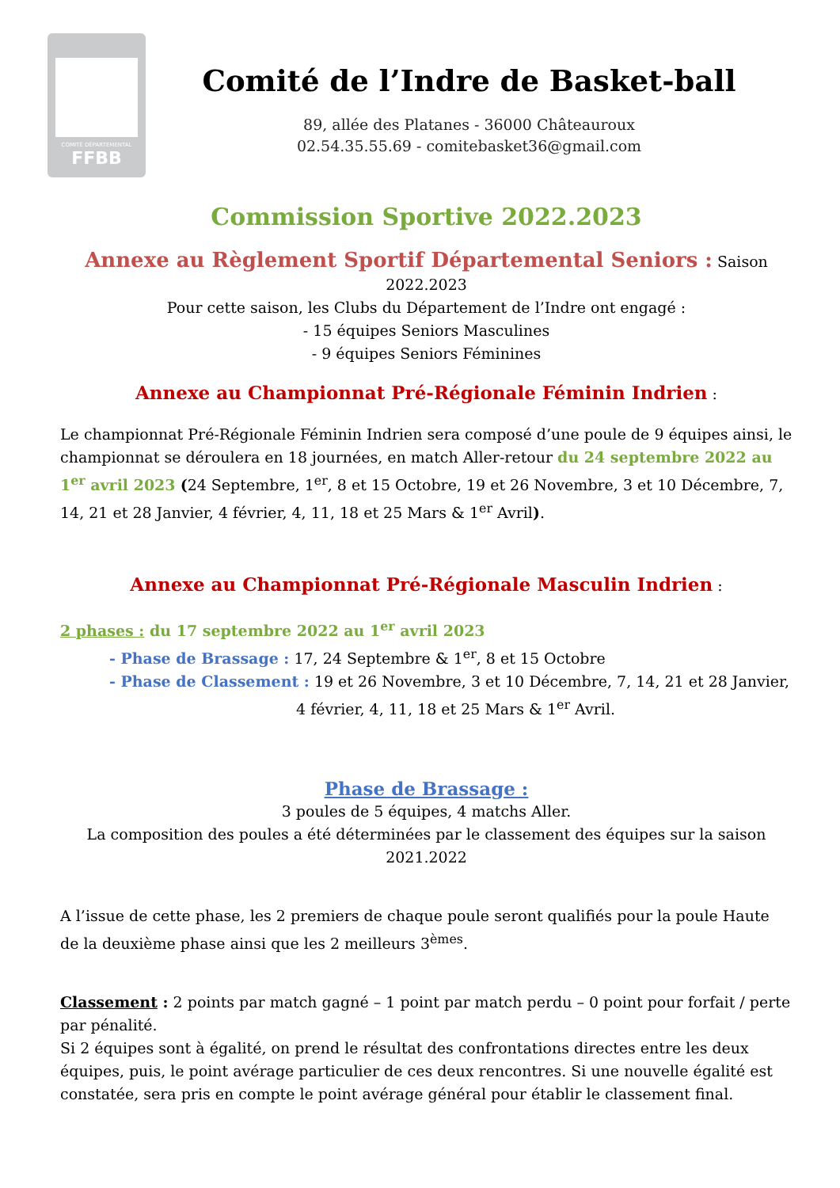COMITÉ DÉPARTEMENTAL
FFBB
Comité de l’Indre de Basket-ball
89, allée des Platanes - 36000 Châteauroux
02.54.35.55.69 - comitebasket36@gmail.com
Commission Sportive 2022.2023
Annexe au Règlement Sportif Départemental Seniors : Saison 2022.2023
Pour cette saison, les Clubs du Département de l’Indre ont engagé :
- 15 équipes Seniors Masculines
- 9 équipes Seniors Féminines
Annexe au Championnat Pré-Régionale Féminin Indrien :
Le championnat Pré-Régionale Féminin Indrien sera composé d’une poule de 9 équipes ainsi, le championnat se déroulera en 18 journées, en match Aller-retour du 24 septembre 2022 au 1<sup>er</sup> avril 2023 (24 Septembre, 1<sup>er</sup>, 8 et 15 Octobre, 19 et 26 Novembre, 3 et 10 Décembre, 7, 14, 21 et 28 Janvier, 4 février, 4, 11, 18 et 25 Mars & 1<sup>er</sup> Avril).
Annexe au Championnat Pré-Régionale Masculin Indrien :
2 phases : du 17 septembre 2022 au 1<sup>er</sup> avril 2023
- Phase de Brassage : 17, 24 Septembre & 1<sup>er</sup>, 8 et 15 Octobre
- Phase de Classement : 19 et 26 Novembre, 3 et 10 Décembre, 7, 14, 21 et 28 Janvier,
4 février, 4, 11, 18 et 25 Mars & 1<sup>er</sup> Avril.
Phase de Brassage :
3 poules de 5 équipes, 4 matchs Aller.
La composition des poules a été déterminées par le classement des équipes sur la saison 2021.2022
A l’issue de cette phase, les 2 premiers de chaque poule seront qualifiés pour la poule Haute de la deuxième phase ainsi que les 2 meilleurs 3<sup>èmes</sup>.
Classement : 2 points par match gagné – 1 point par match perdu – 0 point pour forfait / perte par pénalité.
Si 2 équipes sont à égalité, on prend le résultat des confrontations directes entre les deux équipes, puis, le point avérage particulier de ces deux rencontres. Si une nouvelle égalité est constatée, sera pris en compte le point avérage général pour établir le classement final.